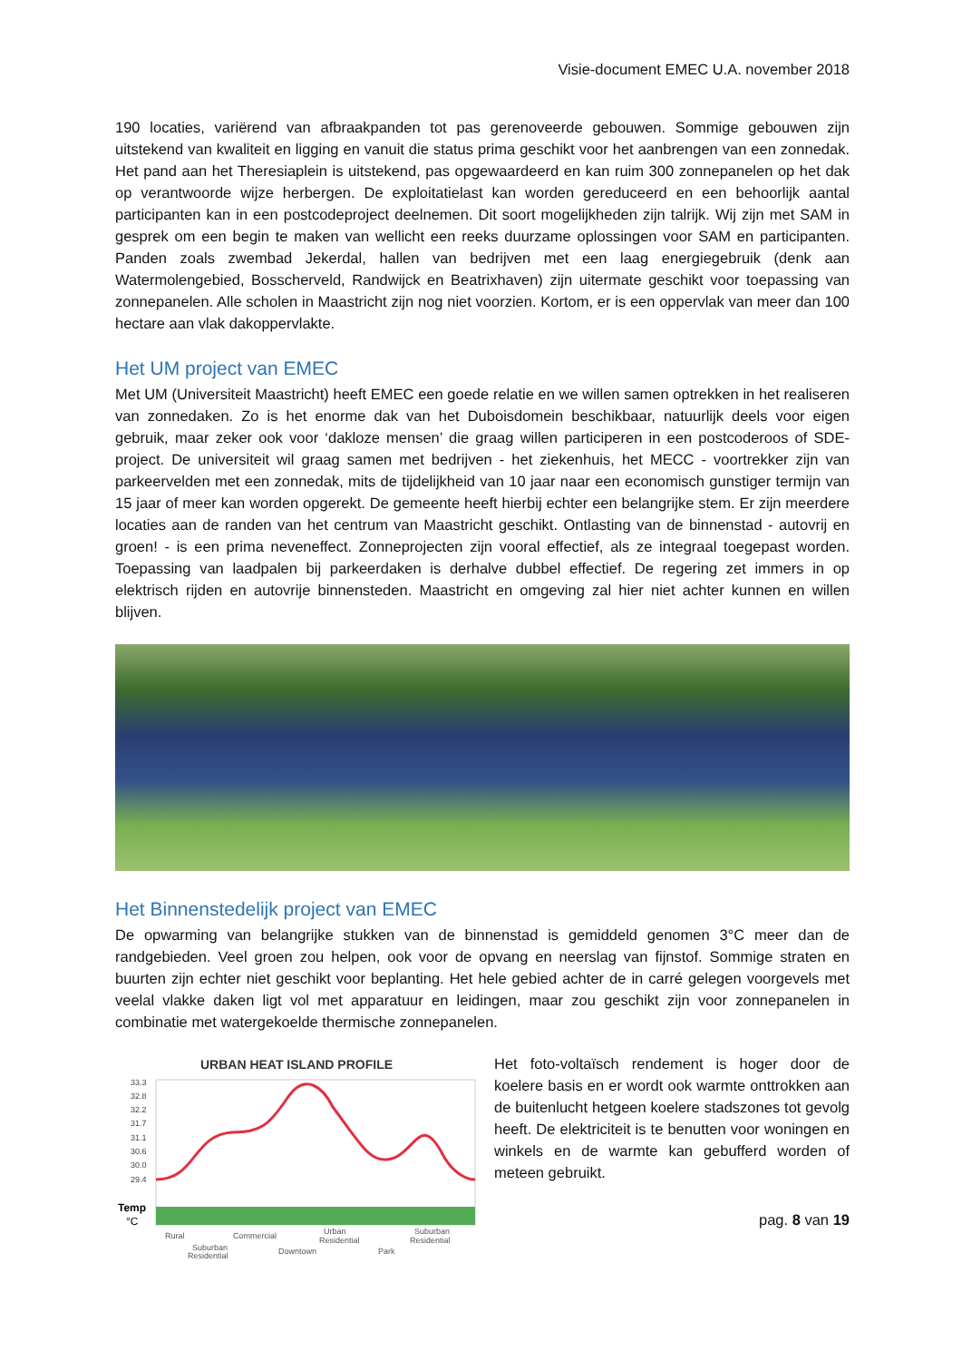Visie-document EMEC U.A. november 2018
190 locaties, variërend van afbraakpanden tot pas gerenoveerde gebouwen. Sommige gebouwen zijn uitstekend van kwaliteit en ligging en vanuit die status prima geschikt voor het aanbrengen van een zonnedak. Het pand aan het Theresiaplein is uitstekend, pas opgewaardeerd en kan ruim 300 zonnepanelen op het dak op verantwoorde wijze herbergen. De exploitatielast kan worden gereduceerd en een behoorlijk aantal participanten kan in een postcodeproject deelnemen. Dit soort mogelijkheden zijn talrijk. Wij zijn met SAM in gesprek om een begin te maken van wellicht een reeks duurzame oplossingen voor SAM en participanten. Panden zoals zwembad Jekerdal, hallen van bedrijven met een laag energiegebruik (denk aan Watermolengebied, Bosscherveld, Randwijck en Beatrixhaven) zijn uitermate geschikt voor toepassing van zonnepanelen. Alle scholen in Maastricht zijn nog niet voorzien. Kortom, er is een oppervlak van meer dan 100 hectare aan vlak dakoppervlakte.
Het UM project van EMEC
Met UM (Universiteit Maastricht) heeft EMEC een goede relatie en we willen samen optrekken in het realiseren van zonnedaken. Zo is het enorme dak van het Duboisdomein beschikbaar, natuurlijk deels voor eigen gebruik, maar zeker ook voor ‘dakloze mensen’ die graag willen participeren in een postcoderoos of SDE-project. De universiteit wil graag samen met bedrijven - het ziekenhuis, het MECC - voortrekker zijn van parkeervelden met een zonnedak, mits de tijdelijkheid van 10 jaar naar een economisch gunstiger termijn van 15 jaar of meer kan worden opgerekt. De gemeente heeft hierbij echter een belangrijke stem. Er zijn meerdere locaties aan de randen van het centrum van Maastricht geschikt. Ontlasting van de binnenstad - autovrij en groen! - is een prima neveneffect. Zonneprojecten zijn vooral effectief, als ze integraal toegepast worden. Toepassing van laadpalen bij parkeerdaken is derhalve dubbel effectief. De regering zet immers in op elektrisch rijden en autovrije binnensteden. Maastricht en omgeving zal hier niet achter kunnen en willen blijven.
Het Binnenstedelijk project van EMEC
De opwarming van belangrijke stukken van de binnenstad is gemiddeld genomen 3°C meer dan de randgebieden. Veel groen zou helpen, ook voor de opvang en neerslag van fijnstof. Sommige straten en buurten zijn echter niet geschikt voor beplanting. Het hele gebied achter de in carré gelegen voorgevels met veelal vlakke daken ligt vol met apparatuur en leidingen, maar zou geschikt zijn voor zonnepanelen in combinatie met watergekoelde thermische zonnepanelen.
URBAN HEAT ISLAND PROFILE
33.3
32.8
32.2
31.7
31.1
30.6
30.0
29.4
Temp
°C
Rural
Commercial
Urban
Residential
Suburban
Residential
Suburban
Residential
Downtown
Park
Het foto-voltaïsch rendement is hoger door de koelere basis en er wordt ook warmte onttrokken aan de buitenlucht hetgeen koelere stadszones tot gevolg heeft. De elektriciteit is te benutten voor woningen en winkels en de warmte kan gebufferd worden of meteen gebruikt.
pag. 8 van 19